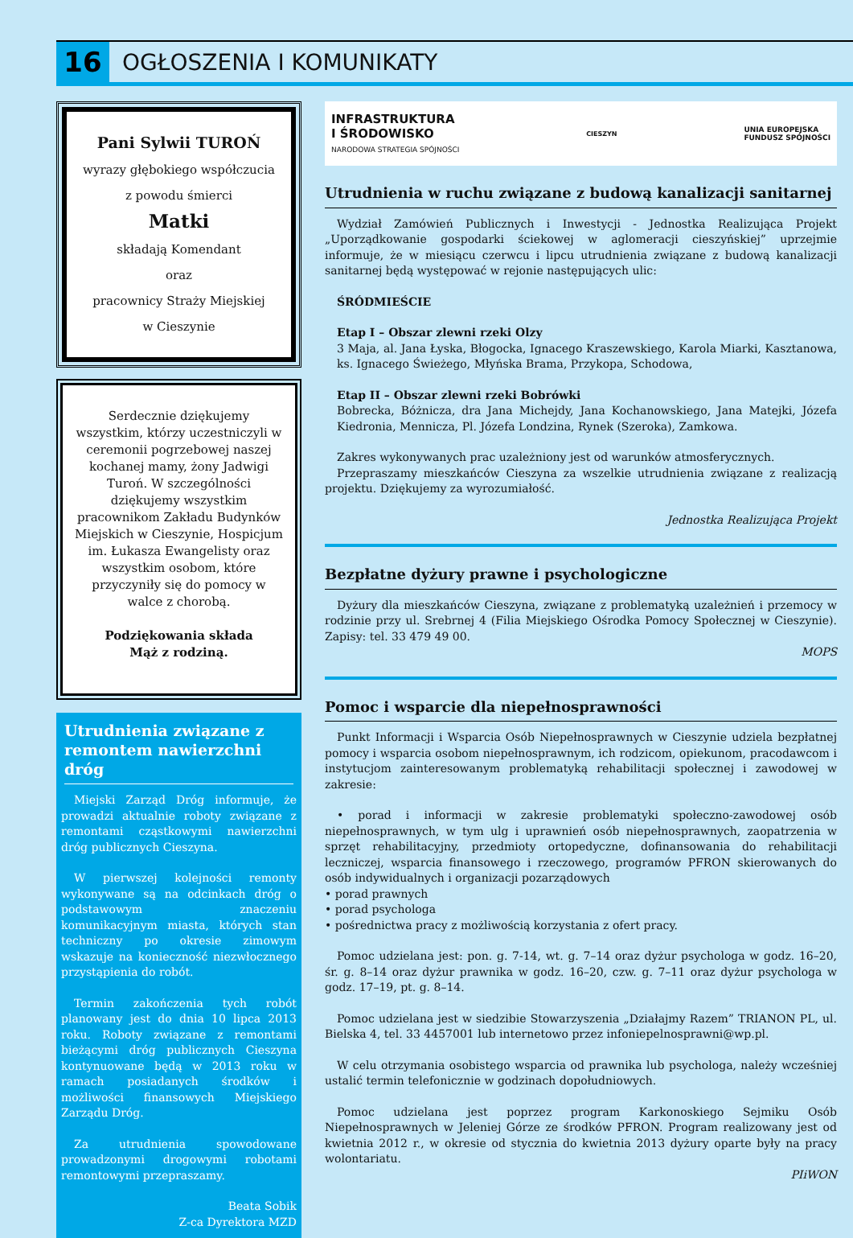16
OGŁOSZENIA I KOMUNIKATY
Pani Sylwii TUROŃ
wyrazy głębokiego współczucia
z powodu śmierci
Matki
składają Komendant
oraz
pracownicy Straży Miejskiej
w Cieszynie
Serdecznie dziękujemy wszystkim, którzy uczestniczyli w ceremonii pogrzebowej naszej kochanej mamy, żony Jadwigi Turoń. W szczególności dziękujemy wszystkim pracownikom Zakładu Budynków Miejskich w Cieszynie, Hospicjum im. Łukasza Ewangelisty oraz wszystkim osobom, które przyczyniły się do pomocy w walce z chorobą.
Podziękowania składa
Mąż z rodziną.
Utrudnienia związane z remontem nawierzchni dróg
Miejski Zarząd Dróg informuje, że prowadzi aktualnie roboty związane z remontami cząstkowymi nawierzchni dróg publicznych Cieszyna.
W pierwszej kolejności remonty wykonywane są na odcinkach dróg o podstawowym znaczeniu komunikacyjnym miasta, których stan techniczny po okresie zimowym wskazuje na konieczność niezwłocznego przystąpienia do robót.
Termin zakończenia tych robót planowany jest do dnia 10 lipca 2013 roku. Roboty związane z remontami bieżącymi dróg publicznych Cieszyna kontynuowane będą w 2013 roku w ramach posiadanych środków i możliwości finansowych Miejskiego Zarządu Dróg.
Za utrudnienia spowodowane prowadzonymi drogowymi robotami remontowymi przepraszamy.
Beata Sobik
Z-ca Dyrektora MZD
INFRASTRUKTURA
I ŚRODOWISKO
NARODOWA STRATEGIA SPÓJNOŚCI
CIESZYN
UNIA EUROPEJSKA
FUNDUSZ SPÓJNOŚCI
Utrudnienia w ruchu związane z budową kanalizacji sanitarnej
Wydział Zamówień Publicznych i Inwestycji - Jednostka Realizująca Projekt „Uporządkowanie gospodarki ściekowej w aglomeracji cieszyńskiej” uprzejmie informuje, że w miesiącu czerwcu i lipcu utrudnienia związane z budową kanalizacji sanitarnej będą występować w rejonie następujących ulic:
ŚRÓDMIEŚCIE
Etap I – Obszar zlewni rzeki Olzy
3 Maja, al. Jana Łyska, Błogocka, Ignacego Kraszewskiego, Karola Miarki, Kasztanowa, ks. Ignacego Świeżego, Młyńska Brama, Przykopa, Schodowa,
Etap II – Obszar zlewni rzeki Bobrówki
Bobrecka, Bóżnicza, dra Jana Michejdy, Jana Kochanowskiego, Jana Matejki, Józefa Kiedronia, Mennicza, Pl. Józefa Londzina, Rynek (Szeroka), Zamkowa.
Zakres wykonywanych prac uzależniony jest od warunków atmosferycznych.
Przepraszamy mieszkańców Cieszyna za wszelkie utrudnienia związane z realizacją projektu. Dziękujemy za wyrozumiałość.
Jednostka Realizująca Projekt
Bezpłatne dyżury prawne i psychologiczne
Dyżury dla mieszkańców Cieszyna, związane z problematyką uzależnień i przemocy w rodzinie przy ul. Srebrnej 4 (Filia Miejskiego Ośrodka Pomocy Społecznej w Cieszynie). Zapisy: tel. 33 479 49 00.
MOPS
Pomoc i wsparcie dla niepełnosprawności
Punkt Informacji i Wsparcia Osób Niepełnosprawnych w Cieszynie udziela bezpłatnej pomocy i wsparcia osobom niepełnosprawnym, ich rodzicom, opiekunom, pracodawcom i instytucjom zainteresowanym problematyką rehabilitacji społecznej i zawodowej w zakresie:
• porad i informacji w zakresie problematyki społeczno-zawodowej osób niepełnosprawnych, w tym ulg i uprawnień osób niepełnosprawnych, zaopatrzenia w sprzęt rehabilitacyjny, przedmioty ortopedyczne, dofinansowania do rehabilitacji leczniczej, wsparcia finansowego i rzeczowego, programów PFRON skierowanych do osób indywidualnych i organizacji pozarządowych
• porad prawnych
• porad psychologa
• pośrednictwa pracy z możliwością korzystania z ofert pracy.
Pomoc udzielana jest: pon. g. 7-14, wt. g. 7–14 oraz dyżur psychologa w godz. 16–20, śr. g. 8–14 oraz dyżur prawnika w godz. 16–20, czw. g. 7–11 oraz dyżur psychologa w godz. 17–19, pt. g. 8–14.
Pomoc udzielana jest w siedzibie Stowarzyszenia „Działajmy Razem” TRIANON PL, ul. Bielska 4, tel. 33 4457001 lub internetowo przez infoniepelnosprawni@wp.pl.
W celu otrzymania osobistego wsparcia od prawnika lub psychologa, należy wcześniej ustalić termin telefonicznie w godzinach dopołudniowych.
Pomoc udzielana jest poprzez program Karkonoskiego Sejmiku Osób Niepełnosprawnych w Jeleniej Górze ze środków PFRON. Program realizowany jest od kwietnia 2012 r., w okresie od stycznia do kwietnia 2013 dyżury oparte były na pracy wolontariatu.
PIiWON